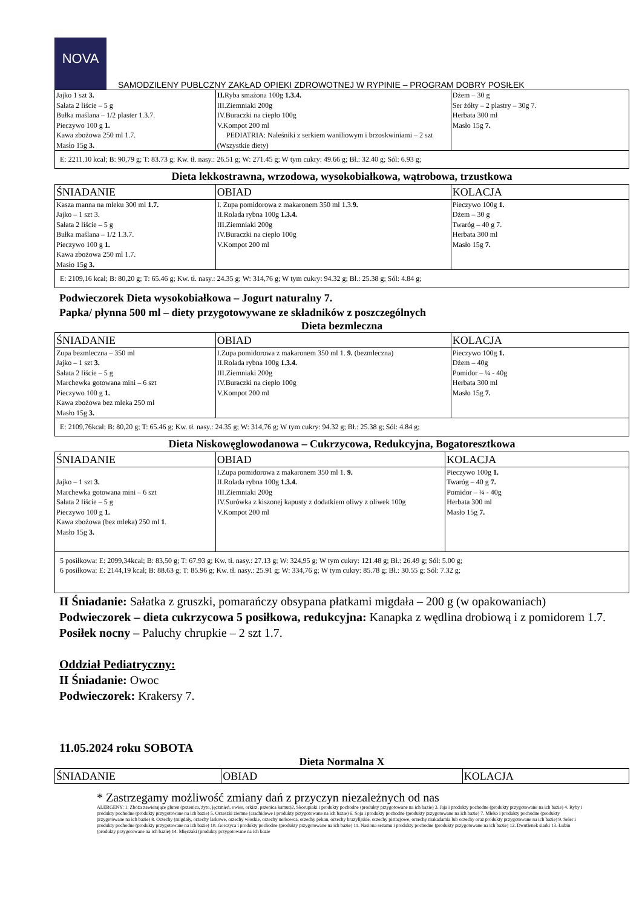NOVA
SAMODZILENY PUBLCZNY ZAKŁAD OPIEKI ZDROWOTNEJ W RYPINIE – PROGRAM DOBRY POSIŁEK
| Jajko 1 szt 3. Sałata 2 liście – 5 g Bułka maślana – 1/2 plaster 1.3.7. Pieczywo 100 g 1. Kawa zbożowa 250 ml 1.7. Masło 15g 3. | II. Ryba smażona 100g 1.3.4. III.Ziemniaki 200g IV.Buraczki na ciepło 100g V.Kompot 200 ml PEDIATRIA: Naleśniki z serkiem waniliowym i brzoskwiniami – 2 szt (Wszystkie diety) | Dżem – 30 g Ser żółty – 2 plastry – 30g 7. Herbata 300 ml Masło 15g 7. |
| E: 2211.10 kcal; B: 90,79 g; T: 83.73 g; Kw. tł. nasy.: 26.51 g; W: 271.45 g; W tym cukry: 49.66 g; Bł.: 32.40 g; Sól: 6.93 g; | | |
Dieta lekkostrawna, wrzodowa, wysokobiałkowa, wątrobowa, trzustkowa
| ŚNIADANIE | OBIAD | KOLACJA |
| Kasza manna na mleku 300 ml 1.7. Jajko – 1 szt 3. Sałata 2 liście – 5 g Bułka maślana – 1/2 1.3.7. Pieczywo 100 g 1. Kawa zbożowa 250 ml 1.7. Masło 15g 3. | I. Zupa pomidorowa z makaronem 350 ml 1.3. 9. II.Rolada rybna 100g 1.3.4. III.Ziemniaki 200g IV.Buraczki na ciepło 100g V.Kompot 200 ml | Pieczywo 100g 1. Dżem – 30 g Twaróg – 40 g 7. Herbata 300 ml Masło 15g 7. |
| E: 2109,16 kcal; B: 80,20 g; T: 65.46 g; Kw. tł. nasy.: 24.35 g; W: 314,76 g; W tym cukry: 94.32 g; Bł.: 25.38 g; Sól: 4.84 g; | | |
Podwieczorek Dieta wysokobiałkowa – Jogurt naturalny 7.
Papka/ płynna 500 ml – diety przygotowywane ze składników z poszczególnych
Dieta bezmleczna
| ŚNIADANIE | OBIAD | KOLACJA |
| Zupa bezmleczna – 350 ml Jajko – 1 szt 3. Sałata 2 liście – 5 g Marchewka gotowana mini – 6 szt Pieczywo 100 g 1. Kawa zbożowa bez mleka 250 ml Masło 15g 3. | I.Zupa pomidorowa z makaronem 350 ml 1. 9. (bezmleczna) II.Rolada rybna 100g 1.3.4. III.Ziemniaki 200g IV.Buraczki na ciepło 100g V.Kompot 200 ml | Pieczywo 100g 1. Dżem – 40g Pomidor – ¼ - 40g Herbata 300 ml Masło 15g 7. |
| E: 2109,76kcal; B: 80,20 g; T: 65.46 g; Kw. tł. nasy.: 24.35 g; W: 314,76 g; W tym cukry: 94.32 g; Bł.: 25.38 g; Sól: 4.84 g; | | |
Dieta Niskowęglowodanowa – Cukrzycowa, Redukcyjna, Bogatoresztkowa
| ŚNIADANIE | OBIAD | KOLACJA |
| Jajko – 1 szt 3. Marchewka gotowana mini – 6 szt Sałata 2 liście – 5 g Pieczywo 100 g 1. Kawa zbożowa (bez mleka) 250 ml 1 . Masło 15g 3. | I.Zupa pomidorowa z makaronem 350 ml 1. 9. II.Rolada rybna 100g 1.3.4. III.Ziemniaki 200g IV.Surówka z kiszonej kapusty z dodatkiem oliwy z oliwek 100g V.Kompot 200 ml | Pieczywo 100g 1. Twaróg – 40 g 7. Pomidor – ¼ - 40g Herbata 300 ml Masło 15g 7. |
| 5 posiłkowa: E: 2099,34kcal; B: 83,50 g; T: 67.93 g; Kw. tł. nasy.: 27.13 g; W: 324,95 g; W tym cukry: 121.48 g; Bł.: 26.49 g; Sól: 5.00 g; 6 posiłkowa: E: 2144,19 kcal; B: 88.63 g; T: 85.96 g; Kw. tł. nasy.: 25.91 g; W: 334,76 g; W tym cukry: 85.78 g; Bł.: 30.55 g; Sól: 7.32 g; | | |
II Śniadanie: Sałatka z gruszki, pomarańczy obsypana płatkami migdała – 200 g (w opakowaniach)
Podwieczorek – dieta cukrzycowa 5 posiłkowa, redukcyjna: Kanapka z wędlina drobiową i z pomidorem 1.7.
Posiłek nocny – Paluchy chrupkie – 2 szt 1.7.
Oddział Pediatryczny:
II Śniadanie: Owoc
Podwieczorek: Krakersy 7.
11.05.2024 roku SOBOTA
Dieta Normalna X
| ŚNIADANIE | OBIAD | KOLACJA |
* Zastrzegamy możliwość zmiany dań z przyczyn niezależnych od nas
ALERGENY: 1. Zboża zawierające gluten (pszenica, żyto, jęczmień, owies, orkisz, pszenica kamut)2. Skorupiaki i produkty pochodne (produkty przygotowane na ich bazie) 3. Jaja i produkty pochodne (produkty przygotowane na ich bazie) 4. Ryby i produkty pochodne (produkty przygotowane na ich bazie) 5. Orzeszki ziemne (arachidowe i produkty przygotowane na ich bazie) 6. Soja i produkty pochodne (produkty przygotowane na ich bazie) 7. Mleko i produkty pochodne (produkty przygotowane na ich bazie) 8. Orzechy (migdały, orzechy laskowe, orzechy włoskie, orzechy nerkowca, orzechy pekan, orzechy brazylijskie, orzechy pistacjowe, orzechy makadamia lub orzechy oraz produkty przygotowane na ich bazie) 9. Seler i produkty pochodne (produkty przygotowane na ich bazie) 10. Gorczyca i produkty pochodne (produkty przygotowane na ich bazie) 11. Nasiona sezamu i produkty pochodne (produkty przygotowane na ich bazie) 12. Dwutlenek siarki 13. Łubin (produkty przygotowane na ich bazie) 14. Mięczaki (produkty przygotowane na ich bazie